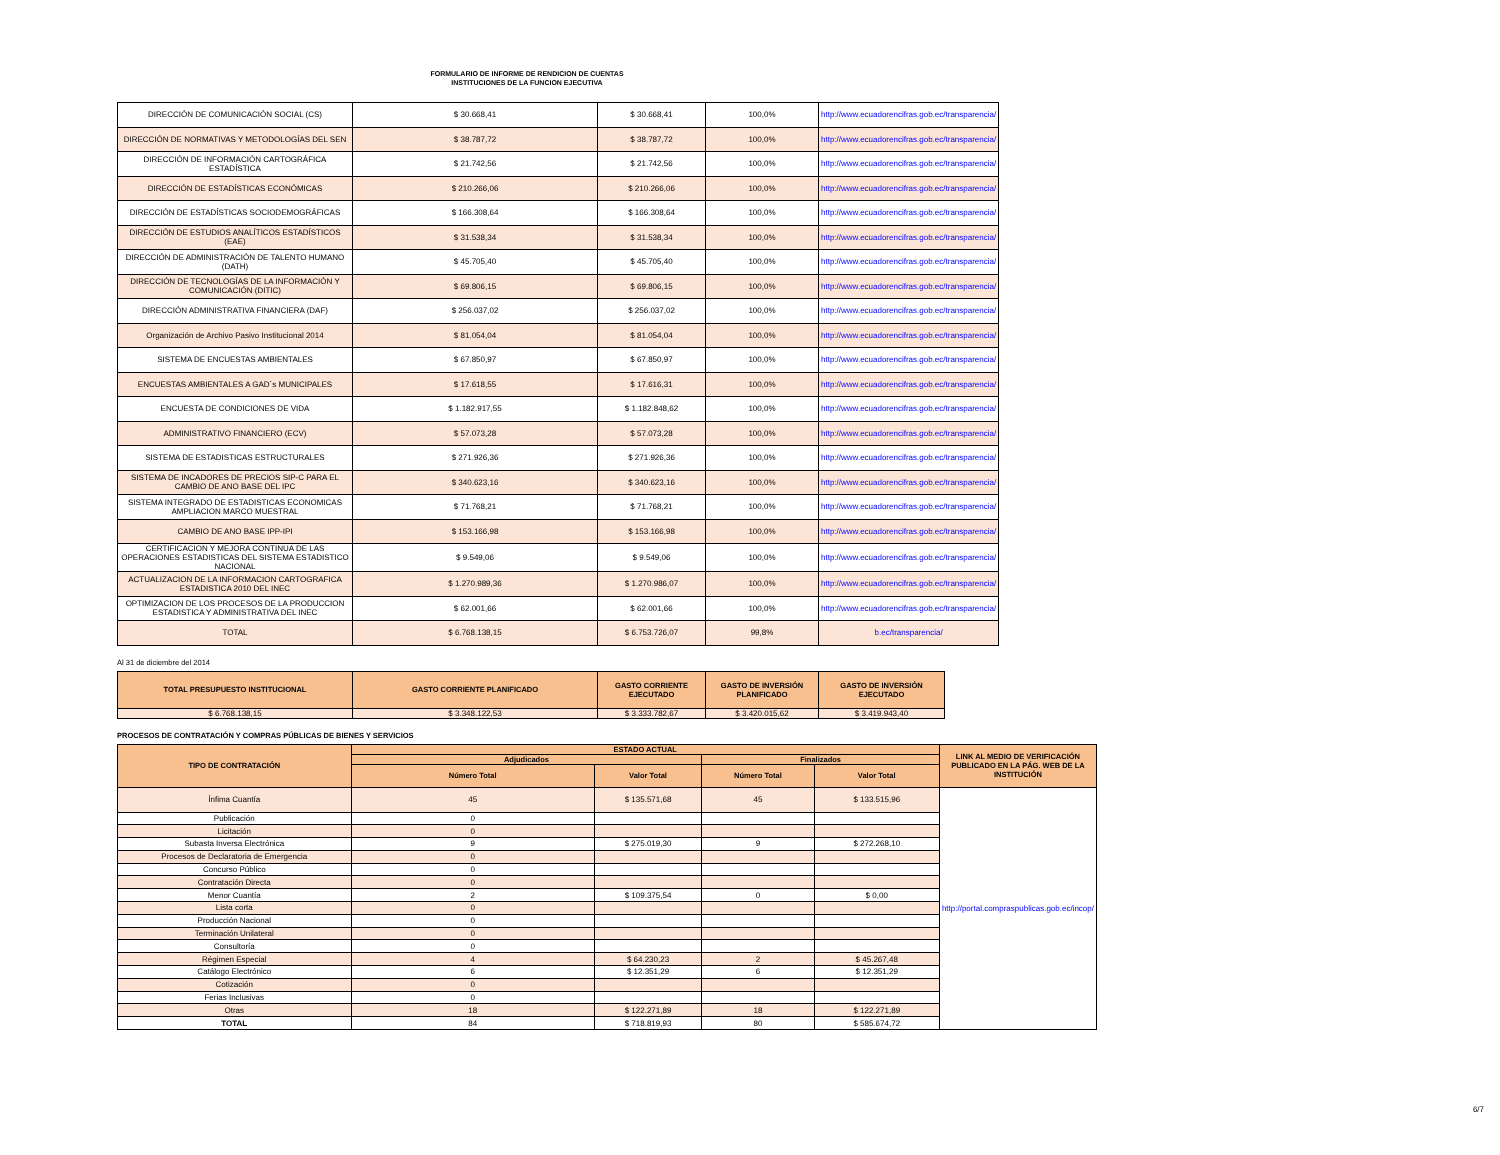FORMULARIO DE INFORME DE RENDICION DE CUENTAS
INSTITUCIONES DE LA FUNCION EJECUTIVA
| DIRECCIÓN DE COMUNICACIÓN SOCIAL (CS) | $ 30.668,41 | $ 30.668,41 | 100,0% | http://www.ecuadorencifras.gob.ec/transparencia/ |
| DIRECCIÓN DE NORMATIVAS Y METODOLOGÍAS DEL SEN | $ 38.787,72 | $ 38.787,72 | 100,0% | http://www.ecuadorencifras.gob.ec/transparencia/ |
| DIRECCIÓN DE INFORMACIÓN CARTOGRÁFICA ESTADÍSTICA | $ 21.742,56 | $ 21.742,56 | 100,0% | http://www.ecuadorencifras.gob.ec/transparencia/ |
| DIRECCIÓN DE ESTADÍSTICAS ECONÓMICAS | $ 210.266,06 | $ 210.266,06 | 100,0% | http://www.ecuadorencifras.gob.ec/transparencia/ |
| DIRECCIÓN DE ESTADÍSTICAS SOCIODEMOGRÁFICAS | $ 166.308,64 | $ 166.308,64 | 100,0% | http://www.ecuadorencifras.gob.ec/transparencia/ |
| DIRECCIÓN DE ESTUDIOS ANALÍTICOS ESTADÍSTICOS (EAE) | $ 31.538,34 | $ 31.538,34 | 100,0% | http://www.ecuadorencifras.gob.ec/transparencia/ |
| DIRECCIÓN DE ADMINISTRACIÓN DE TALENTO HUMANO (DATH) | $ 45.705,40 | $ 45.705,40 | 100,0% | http://www.ecuadorencifras.gob.ec/transparencia/ |
| DIRECCIÓN DE TECNOLOGÍAS DE LA INFORMACIÓN Y COMUNICACIÓN (DITIC) | $ 69.806,15 | $ 69.806,15 | 100,0% | http://www.ecuadorencifras.gob.ec/transparencia/ |
| DIRECCIÓN ADMINISTRATIVA FINANCIERA (DAF) | $ 256.037,02 | $ 256.037,02 | 100,0% | http://www.ecuadorencifras.gob.ec/transparencia/ |
| Organización de Archivo Pasivo Institucional 2014 | $ 81.054,04 | $ 81.054,04 | 100,0% | http://www.ecuadorencifras.gob.ec/transparencia/ |
| SISTEMA DE ENCUESTAS AMBIENTALES | $ 67.850,97 | $ 67.850,97 | 100,0% | http://www.ecuadorencifras.gob.ec/transparencia/ |
| ENCUESTAS AMBIENTALES A GAD´s MUNICIPALES | $ 17.618,55 | $ 17.616,31 | 100,0% | http://www.ecuadorencifras.gob.ec/transparencia/ |
| ENCUESTA DE CONDICIONES DE VIDA | $ 1.182.917,55 | $ 1.182.848,62 | 100,0% | http://www.ecuadorencifras.gob.ec/transparencia/ |
| ADMINISTRATIVO FINANCIERO (ECV) | $ 57.073,28 | $ 57.073,28 | 100,0% | http://www.ecuadorencifras.gob.ec/transparencia/ |
| SISTEMA DE ESTADISTICAS ESTRUCTURALES | $ 271.926,36 | $ 271.926,36 | 100,0% | http://www.ecuadorencifras.gob.ec/transparencia/ |
| SISTEMA DE INCADORES DE PRECIOS SIP-C PARA EL CAMBIO DE ANO BASE DEL IPC | $ 340.623,16 | $ 340.623,16 | 100,0% | http://www.ecuadorencifras.gob.ec/transparencia/ |
| SISTEMA INTEGRADO DE ESTADISTICAS ECONOMICAS AMPLIACION MARCO MUESTRAL | $ 71.768,21 | $ 71.768,21 | 100,0% | http://www.ecuadorencifras.gob.ec/transparencia/ |
| CAMBIO DE ANO BASE IPP-IPI | $ 153.166,98 | $ 153.166,98 | 100,0% | http://www.ecuadorencifras.gob.ec/transparencia/ |
| CERTIFICACION Y MEJORA CONTINUA DE LAS OPERACIONES ESTADISTICAS DEL SISTEMA ESTADISTICO NACIONAL | $ 9.549,06 | $ 9.549,06 | 100,0% | http://www.ecuadorencifras.gob.ec/transparencia/ |
| ACTUALIZACION DE LA INFORMACION CARTOGRAFICA ESTADISTICA 2010 DEL INEC | $ 1.270.989,36 | $ 1.270.986,07 | 100,0% | http://www.ecuadorencifras.gob.ec/transparencia/ |
| OPTIMIZACION DE LOS PROCESOS DE LA PRODUCCION ESTADISTICA Y ADMINISTRATIVA DEL INEC | $ 62.001,66 | $ 62.001,66 | 100,0% | http://www.ecuadorencifras.gob.ec/transparencia/ |
| TOTAL | $ 6.768.138,15 | $ 6.753.726,07 | 99,8% | b.ec/transparencia/ |
Al 31 de diciembre del 2014
| TOTAL PRESUPUESTO INSTITUCIONAL | GASTO CORRIENTE PLANIFICADO | GASTO CORRIENTE EJECUTADO | GASTO DE INVERSIÓN PLANIFICADO | GASTO DE INVERSIÓN EJECUTADO |
| --- | --- | --- | --- | --- |
| $ 6.768.138,15 | $ 3.348.122,53 | $ 3.333.782,67 | $ 3.420.015,62 | $ 3.419.943,40 |
PROCESOS DE CONTRATACIÓN Y COMPRAS PÚBLICAS DE BIENES Y SERVICIOS
| TIPO DE CONTRATACIÓN | ESTADO ACTUAL | | | | LINK AL MEDIO DE VERIFICACIÓN PUBLICADO EN LA PÁG. WEB DE LA INSTITUCIÓN |
| --- | --- | --- | --- | --- | --- |
| | Adjudicados | | Finalizados | | |
| | Número Total | Valor Total | Número Total | Valor Total | |
| Ínfima Cuantía | 45 | $ 135.571,68 | 45 | $ 133.515,96 | http://portal.compraspublicas.gob.ec/incop/ |
| Publicación | 0 | | | | |
| Licitación | 0 | | | | |
| Subasta Inversa Electrónica | 9 | $ 275.019,30 | 9 | $ 272.268,10 | |
| Procesos de Declaratoria de Emergencia | 0 | | | | |
| Concurso Público | 0 | | | | |
| Contratación Directa | 0 | | | | |
| Menor Cuantía | 2 | $ 109.375,54 | 0 | $ 0,00 | |
| Lista corta | 0 | | | | |
| Producción Nacional | 0 | | | | |
| Terminación Unilateral | 0 | | | | |
| Consultoría | 0 | | | | |
| Régimen Especial | 4 | $ 64.230,23 | 2 | $ 45.267,48 | |
| Catálogo Electrónico | 6 | $ 12.351,29 | 6 | $ 12.351,29 | |
| Cotización | 0 | | | | |
| Ferias Inclusivas | 0 | | | | |
| Otras | 18 | $ 122.271,89 | 18 | $ 122.271,89 | |
| TOTAL | 84 | $ 718.819,93 | 80 | $ 585.674,72 | |
6/7